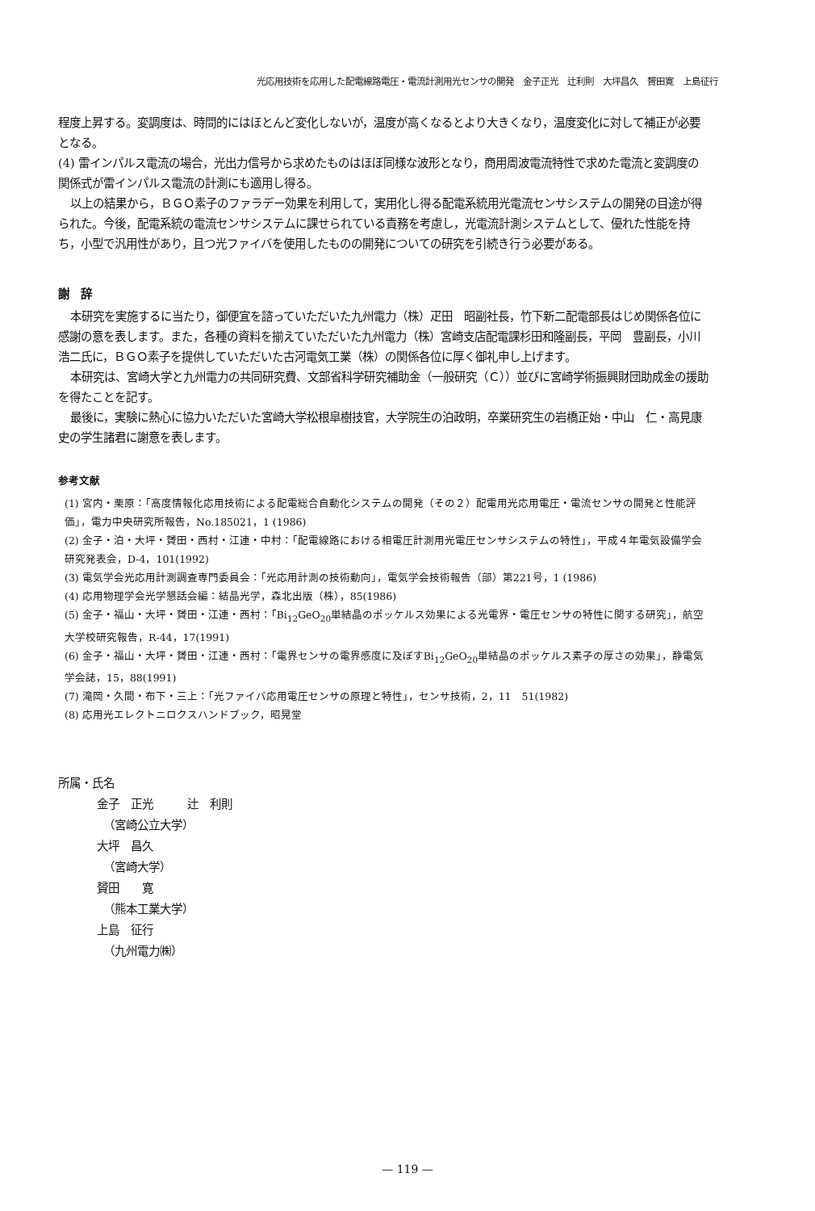光応用技術を応用した配電線路電圧・電流計測用光センサの開発　金子正光　辻利則　大坪昌久　贇田寛　上島征行
程度上昇する。変調度は、時間的にはほとんど変化しないが，温度が高くなるとより大きくなり，温度変化に対して補正が必要となる。
(4) 雷インパルス電流の場合，光出力信号から求めたものはほぼ同様な波形となり，商用周波電流特性で求めた電流と変調度の関係式が雷インパルス電流の計測にも適用し得る。
以上の結果から，ＢＧＯ素子のファラデー効果を利用して，実用化し得る配電系統用光電流センサシステムの開発の目途が得られた。今後，配電系統の電流センサシステムに課せられている責務を考慮し，光電流計測システムとして、優れた性能を持ち，小型で汎用性があり，且つ光ファイバを使用したものの開発についての研究を引続き行う必要がある。
謝　辞
本研究を実施するに当たり，御便宜を諮っていただいた九州電力（株）疋田　昭副社長，竹下新二配電部長はじめ関係各位に感謝の意を表します。また，各種の資料を揃えていただいた九州電力（株）宮崎支店配電課杉田和隆副長，平岡　豊副長，小川浩二氏に，ＢＧＯ素子を提供していただいた古河電気工業（株）の関係各位に厚く御礼申し上げます。
本研究は、宮崎大学と九州電力の共同研究費、文部省科学研究補助金（一般研究（Ｃ））並びに宮崎学術振興財団助成金の援助を得たことを記す。
最後に，実験に熱心に協力いただいた宮崎大学松根皐樹技官，大学院生の泊政明，卒業研究生の岩橋正始・中山　仁・高見康史の学生諸君に謝意を表します。
参考文献
(1) 宮内・栗原：「高度情報化応用技術による配電総合自動化システムの開発（その２）配電用光応用電圧・電流センサの開発と性能評価」，電力中央研究所報告，No.185021，1 (1986)
(2) 金子・泊・大坪・贇田・西村・江連・中村：「配電線路における相電圧計測用光電圧センサシステムの特性」，平成４年電気設備学会研究発表会，D-4，101(1992)
(3) 電気学会光応用計測調査専門委員会：「光応用計測の技術動向」，電気学会技術報告（部）第221号，1 (1986)
(4) 応用物理学会光学懇話会編：結晶光学，森北出版（株），85(1986)
(5) 金子・福山・大坪・贇田・江連・西村：「Bi<sub>12</sub>GeO<sub>20</sub>単結晶のポッケルス効果による光電界・電圧センサの特性に関する研究」，航空大学校研究報告，R-44，17(1991)
(6) 金子・福山・大坪・贇田・江連・西村：「電界センサの電界感度に及ぼすBi<sub>12</sub>GeO<sub>20</sub>単結晶のポッケルス素子の厚さの効果」，静電気学会誌，15，88(1991)
(7) 滝岡・久間・布下・三上：「光ファイバ応用電圧センサの原理と特性」，センサ技術，2，11　51(1982)
(8) 応用光エレクトニロクスハンドブック，昭晃堂
所属・氏名
金子　正光　　　辻　利則
（宮崎公立大学）
大坪　昌久
（宮崎大学）
贇田　　寛
（熊本工業大学）
上島　征行
（九州電力㈱）
— 119 —